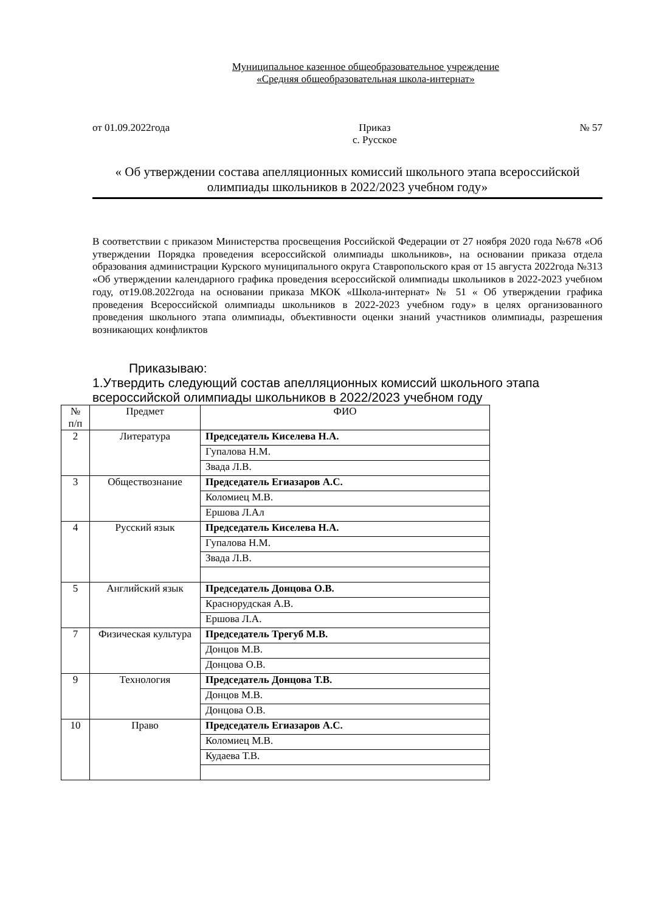Муниципальное казенное общеобразовательное учреждение
«Средняя общеобразовательная школа-интернат»
от 01.09.2022года Приказ
с. Русское № 57
« Об утверждении состава апелляционных комиссий школьного этапа всероссийской олимпиады школьников в 2022/2023 учебном году»
В соответствии с приказом Министерства просвещения Российской Федерации от 27 ноября 2020 года №678 «Об утверждении Порядка проведения всероссийской олимпиады школьников», на основании приказа отдела образования администрации Курского муниципального округа Ставропольского края от 15 августа 2022года №313 «Об утверждении календарного графика проведения всероссийской олимпиады школьников в 2022-2023 учебном году, от19.08.2022года на основании приказа МКОК «Школа-интернат» № 51 « Об утверждении графика проведения Всероссийской олимпиады школьников в 2022-2023 учебном году» в целях организованного проведения школьного этапа олимпиады, объективности оценки знаний участников олимпиады, разрешения возникающих конфликтов
Приказываю:
1.Утвердить следующий состав апелляционных комиссий школьного этапа всероссийской олимпиады школьников в 2022/2023 учебном году
| № п/п | Предмет | ФИО |
| 2 | Литература | Председатель Киселева Н.А. |
| | | Гупалова Н.М. |
| | | Звада Л.В. |
| 3 | Обществознание | Председатель Егиазаров А.С. |
| | | Коломиец М.В. |
| | | Ершова Л.Ал |
| 4 | Русский язык | Председатель Киселева Н.А. |
| | | Гупалова Н.М. |
| | | Звада Л.В. |
| 5 | Английский язык | Председатель Донцова О.В. |
| | | Краснорудская А.В. |
| | | Ершова Л.А. |
| 7 | Физическая культура | Председатель Трегуб М.В. |
| | | Донцов М.В. |
| | | Донцова О.В. |
| 9 | Технология | Председатель Донцова Т.В. |
| | | Донцов М.В. |
| | | Донцова О.В. |
| 10 | Право | Председатель Егиазаров А.С. |
| | | Коломиец М.В. |
| | | Кудаева Т.В. |